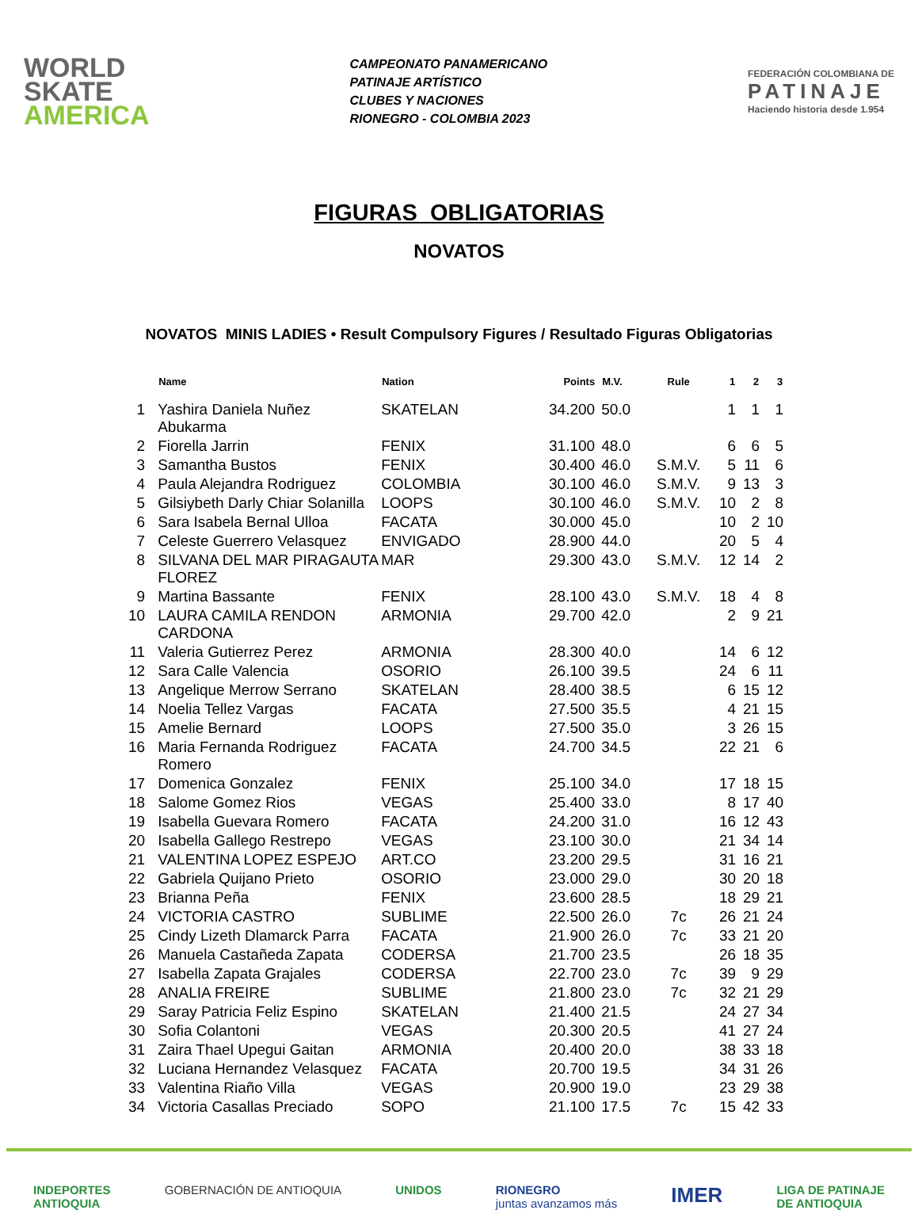WORLD
SKATE
AMERICA
CAMPEONATO PANAMERICANO
PATINAJE ARTÍSTICO
CLUBES Y NACIONES
RIONEGRO - COLOMBIA 2023
FEDERACIÓN COLOMBIANA DE
PATINAJE
Haciendo historia desde 1.954
FIGURAS OBLIGATORIAS
NOVATOS
NOVATOS MINIS LADIES • Result Compulsory Figures / Resultado Figuras Obligatorias
| | Name | Nation | Points | M.V. | Rule | 1 | 2 | 3 |
| --- | --- | --- | --- | --- | --- | --- | --- | --- |
| 1 | Yashira Daniela Nuñez Abukarma | SKATELAN | 34.200 | 50.0 | | 1 | 1 | 1 |
| 2 | Fiorella Jarrin | FENIX | 31.100 | 48.0 | | 6 | 6 | 5 |
| 3 | Samantha Bustos | FENIX | 30.400 | 46.0 | S.M.V. | 5 | 11 | 6 |
| 4 | Paula Alejandra Rodriguez | COLOMBIA | 30.100 | 46.0 | S.M.V. | 9 | 13 | 3 |
| 5 | Gilsiybeth Darly Chiar Solanilla | LOOPS | 30.100 | 46.0 | S.M.V. | 10 | 2 | 8 |
| 6 | Sara Isabela Bernal Ulloa | FACATA | 30.000 | 45.0 | | 10 | 2 | 10 |
| 7 | Celeste Guerrero Velasquez | ENVIGADO | 28.900 | 44.0 | | 20 | 5 | 4 |
| 8 | SILVANA DEL MAR PIRAGAUTA FLOREZ | MAR | 29.300 | 43.0 | S.M.V. | 12 | 14 | 2 |
| 9 | Martina Bassante | FENIX | 28.100 | 43.0 | S.M.V. | 18 | 4 | 8 |
| 10 | LAURA CAMILA RENDON CARDONA | ARMONIA | 29.700 | 42.0 | | 2 | 9 | 21 |
| 11 | Valeria Gutierrez Perez | ARMONIA | 28.300 | 40.0 | | 14 | 6 | 12 |
| 12 | Sara Calle Valencia | OSORIO | 26.100 | 39.5 | | 24 | 6 | 11 |
| 13 | Angelique Merrow Serrano | SKATELAN | 28.400 | 38.5 | | 6 | 15 | 12 |
| 14 | Noelia Tellez Vargas | FACATA | 27.500 | 35.5 | | 4 | 21 | 15 |
| 15 | Amelie Bernard | LOOPS | 27.500 | 35.0 | | 3 | 26 | 15 |
| 16 | Maria Fernanda Rodriguez Romero | FACATA | 24.700 | 34.5 | | 22 | 21 | 6 |
| 17 | Domenica Gonzalez | FENIX | 25.100 | 34.0 | | 17 | 18 | 15 |
| 18 | Salome Gomez Rios | VEGAS | 25.400 | 33.0 | | 8 | 17 | 40 |
| 19 | Isabella Guevara Romero | FACATA | 24.200 | 31.0 | | 16 | 12 | 43 |
| 20 | Isabella Gallego Restrepo | VEGAS | 23.100 | 30.0 | | 21 | 34 | 14 |
| 21 | VALENTINA LOPEZ ESPEJO | ART.CO | 23.200 | 29.5 | | 31 | 16 | 21 |
| 22 | Gabriela Quijano Prieto | OSORIO | 23.000 | 29.0 | | 30 | 20 | 18 |
| 23 | Brianna Peña | FENIX | 23.600 | 28.5 | | 18 | 29 | 21 |
| 24 | VICTORIA CASTRO | SUBLIME | 22.500 | 26.0 | 7c | 26 | 21 | 24 |
| 25 | Cindy Lizeth Dlamarck Parra | FACATA | 21.900 | 26.0 | 7c | 33 | 21 | 20 |
| 26 | Manuela Castañeda Zapata | CODERSA | 21.700 | 23.5 | | 26 | 18 | 35 |
| 27 | Isabella Zapata Grajales | CODERSA | 22.700 | 23.0 | 7c | 39 | 9 | 29 |
| 28 | ANALIA FREIRE | SUBLIME | 21.800 | 23.0 | 7c | 32 | 21 | 29 |
| 29 | Saray Patricia Feliz Espino | SKATELAN | 21.400 | 21.5 | | 24 | 27 | 34 |
| 30 | Sofia Colantoni | VEGAS | 20.300 | 20.5 | | 41 | 27 | 24 |
| 31 | Zaira Thael Upegui Gaitan | ARMONIA | 20.400 | 20.0 | | 38 | 33 | 18 |
| 32 | Luciana Hernandez Velasquez | FACATA | 20.700 | 19.5 | | 34 | 31 | 26 |
| 33 | Valentina Riaño Villa | VEGAS | 20.900 | 19.0 | | 23 | 29 | 38 |
| 34 | Victoria Casallas Preciado | SOPO | 21.100 | 17.5 | 7c | 15 | 42 | 33 |
INDEPORTES
ANTIOQUIA
GOBERNACIÓN DE ANTIOQUIA UNIDOS RIONEGRO
juntas avanzamos más
IMER
LIGA DE PATINAJE
DE ANTIOQUIA